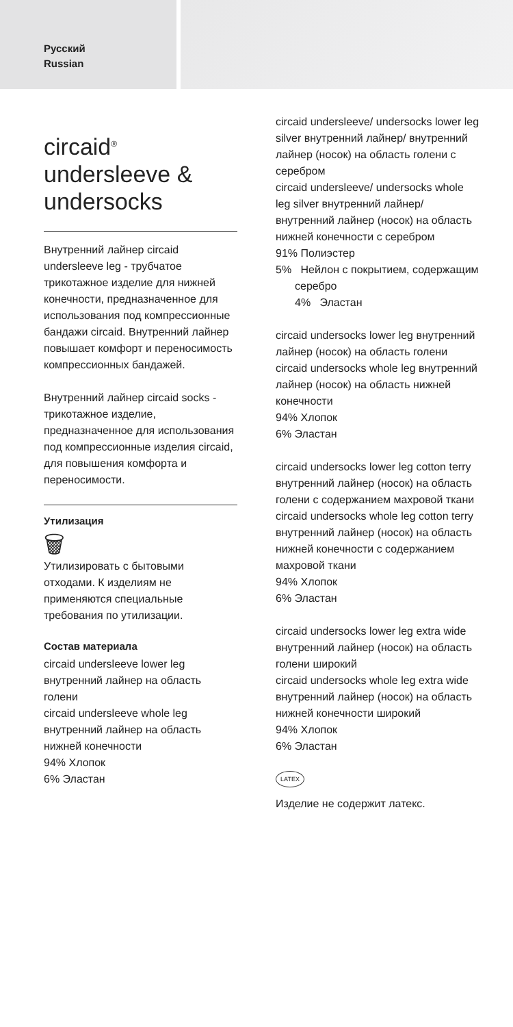Русский
Russian
circaid<sup>®</sup>
undersleeve &
undersocks
Внутренний лайнер circaid undersleeve leg - трубчатое трикотажное изделие для нижней конечности, предназначенное для использования под компрессионные бандажи circaid. Внутренний лайнер повышает комфорт и переносимость компрессионных бандажей.
Внутренний лайнер circaid socks - трикотажное изделие, предназначенное для использования под компрессионные изделия circaid, для повышения комфорта и переносимости.
Утилизация
🗑
Утилизировать с бытовыми отходами. К изделиям не применяются специальные требования по утилизации.
Состав материала
circaid undersleeve lower leg внутренний лайнер на область голени
circaid undersleeve whole leg внутренний лайнер на область нижней конечности
94% Хлопок
6% Эластан
circaid undersleeve/ undersocks lower leg silver внутренний лайнер/ внутренний лайнер (носок) на область голени с серебром
circaid undersleeve/ undersocks whole leg silver внутренний лайнер/ внутренний лайнер (носок) на область нижней конечности с серебром
91% Полиэстер
5% Нейлон с покрытием, содержащим серебро
4% Эластан
circaid undersocks lower leg внутренний лайнер (носок) на область голени
circaid undersocks whole leg внутренний лайнер (носок) на область нижней конечности
94% Хлопок
6% Эластан
circaid undersocks lower leg cotton terry внутренний лайнер (носок) на область голени с содержанием махровой ткани
circaid undersocks whole leg cotton terry внутренний лайнер (носок) на область нижней конечности с содержанием махровой ткани
94% Хлопок
6% Эластан
circaid undersocks lower leg extra wide внутренний лайнер (носок) на область голени широкий
circaid undersocks whole leg extra wide внутренний лайнер (носок) на область нижней конечности широкий
94% Хлопок
6% Эластан
LATEX
Изделие не содержит латекс.